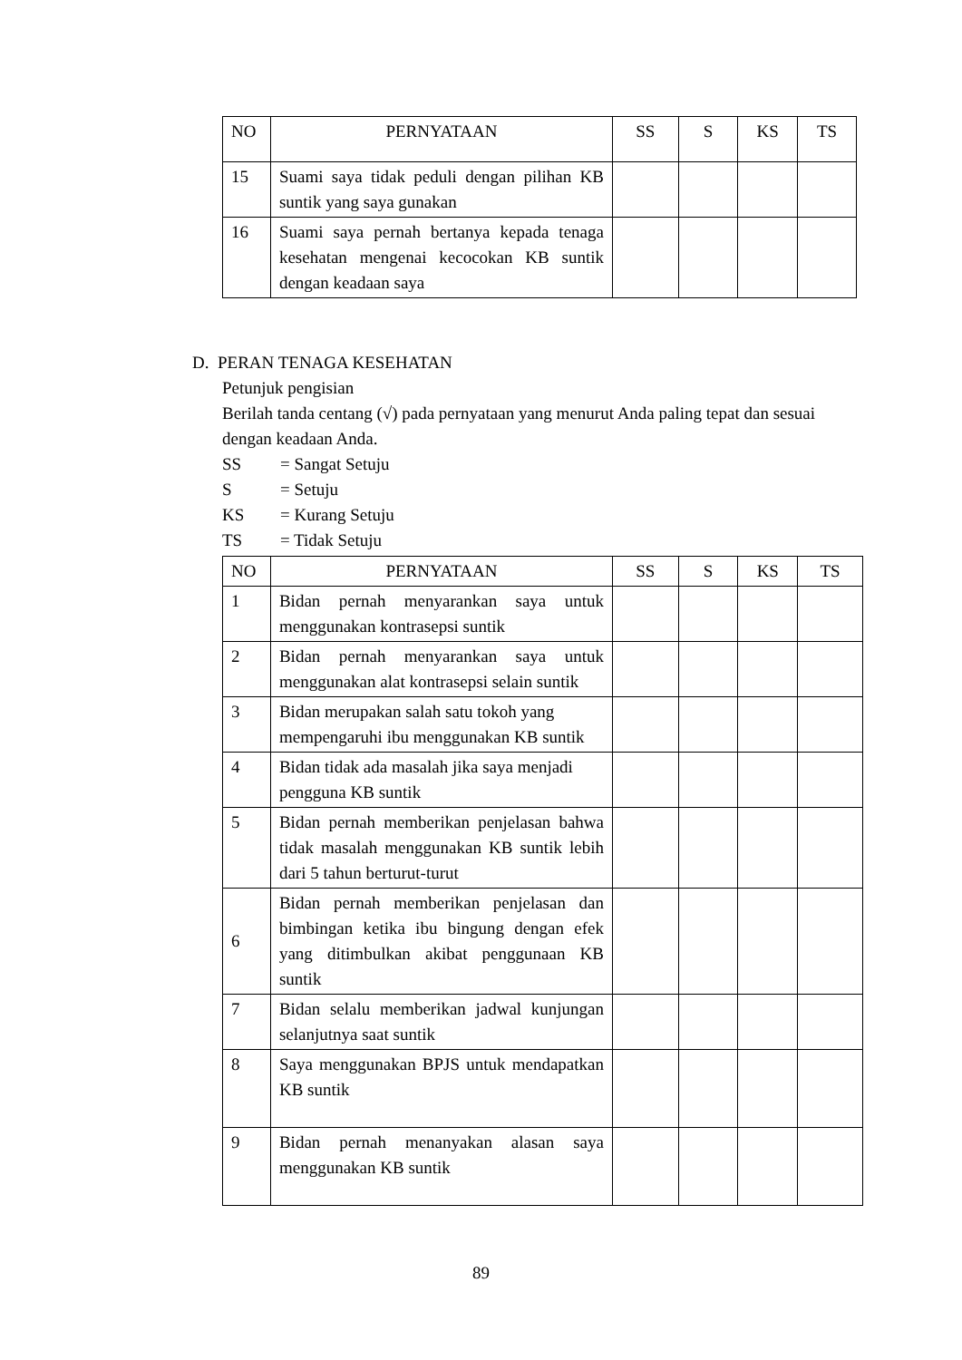| NO | PERNYATAAN | SS | S | KS | TS |
| --- | --- | --- | --- | --- | --- |
| 15 | Suami saya tidak peduli dengan pilihan KB suntik yang saya gunakan | | | | |
| 16 | Suami saya pernah bertanya kepada tenaga kesehatan mengenai kecocokan KB suntik dengan keadaan saya | | | | |
D. PERAN TENAGA KESEHATAN
Petunjuk pengisian
Berilah tanda centang (√) pada pernyataan yang menurut Anda paling tepat dan sesuai dengan keadaan Anda.
SS = Sangat Setuju
S = Setuju
KS = Kurang Setuju
TS = Tidak Setuju
| NO | PERNYATAAN | SS | S | KS | TS |
| --- | --- | --- | --- | --- | --- |
| 1 | Bidan pernah menyarankan saya untuk menggunakan kontrasepsi suntik | | | | |
| 2 | Bidan pernah menyarankan saya untuk menggunakan alat kontrasepsi selain suntik | | | | |
| 3 | Bidan merupakan salah satu tokoh yang mempengaruhi ibu menggunakan KB suntik | | | | |
| 4 | Bidan tidak ada masalah jika saya menjadi pengguna KB suntik | | | | |
| 5 | Bidan pernah memberikan penjelasan bahwa tidak masalah menggunakan KB suntik lebih dari 5 tahun berturut-turut | | | | |
| 6 | Bidan pernah memberikan penjelasan dan bimbingan ketika ibu bingung dengan efek yang ditimbulkan akibat penggunaan KB suntik | | | | |
| 7 | Bidan selalu memberikan jadwal kunjungan selanjutnya saat suntik | | | | |
| 8 | Saya menggunakan BPJS untuk mendapatkan KB suntik | | | | |
| 9 | Bidan pernah menanyakan alasan saya menggunakan KB suntik | | | | |
89